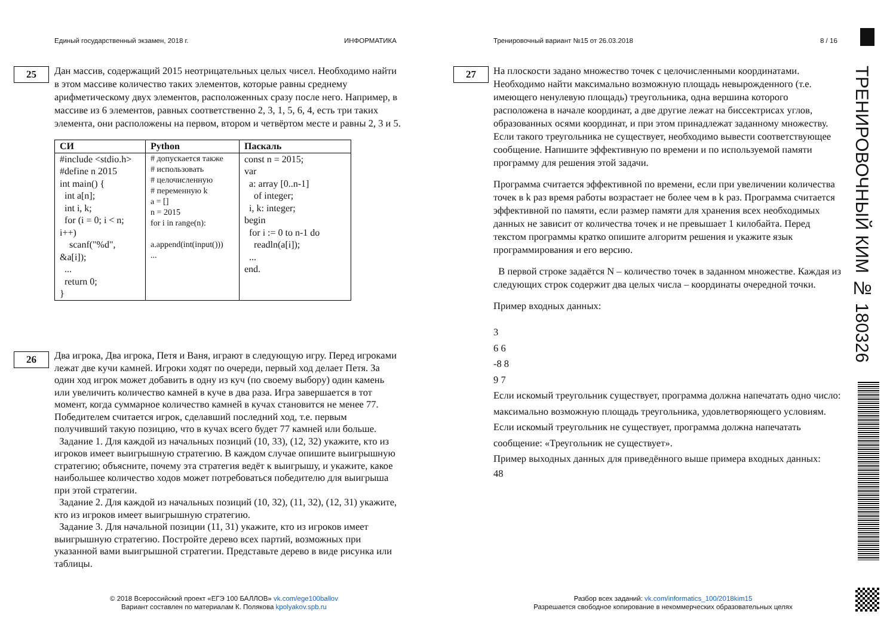Единый государственный экзамен, 2018 г.
ИНФОРМАТИКА
Тренировочный вариант №15 от 26.03.2018
8 / 16
25
Дан массив, содержащий 2015 неотрицательных целых чисел. Необходимо найти в этом массиве количество таких элементов, которые равны среднему арифметическому двух элементов, расположенных сразу после него. Например, в массиве из 6 элементов, равных соответственно 2, 3, 1, 5, 6, 4, есть три таких элемента, они расположены на первом, втором и четвёртом месте и равны 2, 3 и 5.
| СИ | Python | Паскаль |
| --- | --- | --- |
| #include <stdio.h> #define n 2015 int main() { int a[n]; int i, k; for (i = 0; i < n; i++) scanf("%d", &a[i]); ... return 0; } | # допускается также # использовать # целочисленную # переменную k a = [] n = 2015 for i in range(n): a.append(int(input())) ... | const n = 2015; var a: array [0..n-1] of integer; i, k: integer; begin for i := 0 to n-1 do readln(a[i]); ... end. |
26
Два игрока, Два игрока, Петя и Ваня, играют в следующую игру. Перед игроками лежат две кучи камней. Игроки ходят по очереди, первый ход делает Петя. За один ход игрок может добавить в одну из куч (по своему выбору) один камень или увеличить количество камней в куче в два раза. Игра завершается в тот момент, когда суммарное количество камней в кучах становится не менее 77. Победителем считается игрок, сделавший последний ход, т.е. первым получивший такую позицию, что в кучах всего будет 77 камней или больше.
Задание 1. Для каждой из начальных позиций (10, 33), (12, 32) укажите, кто из игроков имеет выигрышную стратегию. В каждом случае опишите выигрышную стратегию; объясните, почему эта стратегия ведёт к выигрышу, и укажите, какое наибольшее количество ходов может потребоваться победителю для выигрыша при этой стратегии.
Задание 2. Для каждой из начальных позиций (10, 32), (11, 32), (12, 31) укажите, кто из игроков имеет выигрышную стратегию.
Задание 3. Для начальной позиции (11, 31) укажите, кто из игроков имеет выигрышную стратегию. Постройте дерево всех партий, возможных при указанной вами выигрышной стратегии. Представьте дерево в виде рисунка или таблицы.
27
На плоскости задано множество точек с целочисленными координатами. Необходимо найти максимально возможную площадь невырожденного (т.е. имеющего ненулевую площадь) треугольника, одна вершина которого расположена в начале координат, а две другие лежат на биссектрисах углов, образованных осями координат, и при этом принадлежат заданному множеству. Если такого треугольника не существует, необходимо вывести соответствующее сообщение. Напишите эффективную по времени и по используемой памяти программу для решения этой задачи.
Программа считается эффективной по времени, если при увеличении количества точек в k раз время работы возрастает не более чем в k раз. Программа считается эффективной по памяти, если размер памяти для хранения всех необходимых данных не зависит от количества точек и не превышает 1 килобайта. Перед текстом программы кратко опишите алгоритм решения и укажите язык программирования и его версию.
В первой строке задаётся N – количество точек в заданном множестве. Каждая из следующих строк содержит два целых числа – координаты очередной точки.
Пример входных данных:
3
6 6
-8 8
9 7
Если искомый треугольник существует, программа должна напечатать одно число: максимально возможную площадь треугольника, удовлетворяющего условиям. Если искомый треугольник не существует, программа должна напечатать сообщение: «Треугольник не существует».
Пример выходных данных для приведённого выше примера входных данных:
48
© 2018 Всероссийский проект «ЕГЭ 100 БАЛЛОВ» vk.com/ege100ballov
Вариант составлен по материалам К. Полякова kpolyakov.spb.ru
Разбор всех заданий: vk.com/informatics_100/2018kim15
Разрешается свободное копирование в некоммерческих образовательных целях
ТРЕНИРОВОЧНЫЙ КИМ № 180326